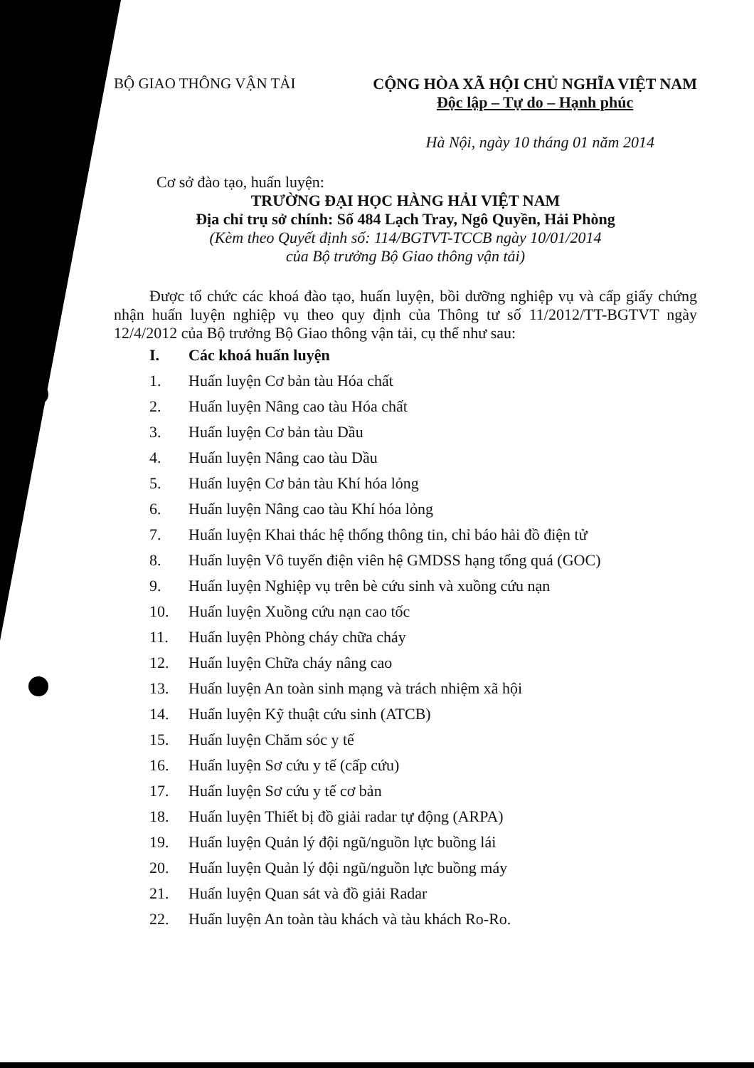BỘ GIAO THÔNG VẬN TẢI CỘNG HÒA XÃ HỘI CHỦ NGHĨA VIỆT NAM
Độc lập – Tự do – Hạnh phúc
Hà Nội, ngày 10 tháng 01 năm 2014
Cơ sở đào tạo, huấn luyện:
TRƯỜNG ĐẠI HỌC HÀNG HẢI VIỆT NAM
Địa chỉ trụ sở chính: Số 484 Lạch Tray, Ngô Quyền, Hải Phòng
(Kèm theo Quyết định số: 114/BGTVT-TCCB ngày 10/01/2014
của Bộ trưởng Bộ Giao thông vận tải)
Được tổ chức các khoá đào tạo, huấn luyện, bồi dưỡng nghiệp vụ và cấp giấy chứng nhận huấn luyện nghiệp vụ theo quy định của Thông tư số 11/2012/TT-BGTVT ngày 12/4/2012 của Bộ trưởng Bộ Giao thông vận tải, cụ thể như sau:
I. Các khoá huấn luyện
1. Huấn luyện Cơ bản tàu Hóa chất
2. Huấn luyện Nâng cao tàu Hóa chất
3. Huấn luyện Cơ bản tàu Dầu
4. Huấn luyện Nâng cao tàu Dầu
5. Huấn luyện Cơ bản tàu Khí hóa lỏng
6. Huấn luyện Nâng cao tàu Khí hóa lỏng
7. Huấn luyện Khai thác hệ thống thông tin, chỉ báo hải đồ điện tử
8. Huấn luyện Vô tuyến điện viên hệ GMDSS hạng tổng quá (GOC)
9. Huấn luyện Nghiệp vụ trên bè cứu sinh và xuồng cứu nạn
10. Huấn luyện Xuồng cứu nạn cao tốc
11. Huấn luyện Phòng cháy chữa cháy
12. Huấn luyện Chữa cháy nâng cao
13. Huấn luyện An toàn sinh mạng và trách nhiệm xã hội
14. Huấn luyện Kỹ thuật cứu sinh (ATCB)
15. Huấn luyện Chăm sóc y tế
16. Huấn luyện Sơ cứu y tế (cấp cứu)
17. Huấn luyện Sơ cứu y tế cơ bản
18. Huấn luyện Thiết bị đồ giải radar tự động (ARPA)
19. Huấn luyện Quản lý đội ngũ/nguồn lực buồng lái
20. Huấn luyện Quản lý đội ngũ/nguồn lực buồng máy
21. Huấn luyện Quan sát và đồ giải Radar
22. Huấn luyện An toàn tàu khách và tàu khách Ro-Ro.